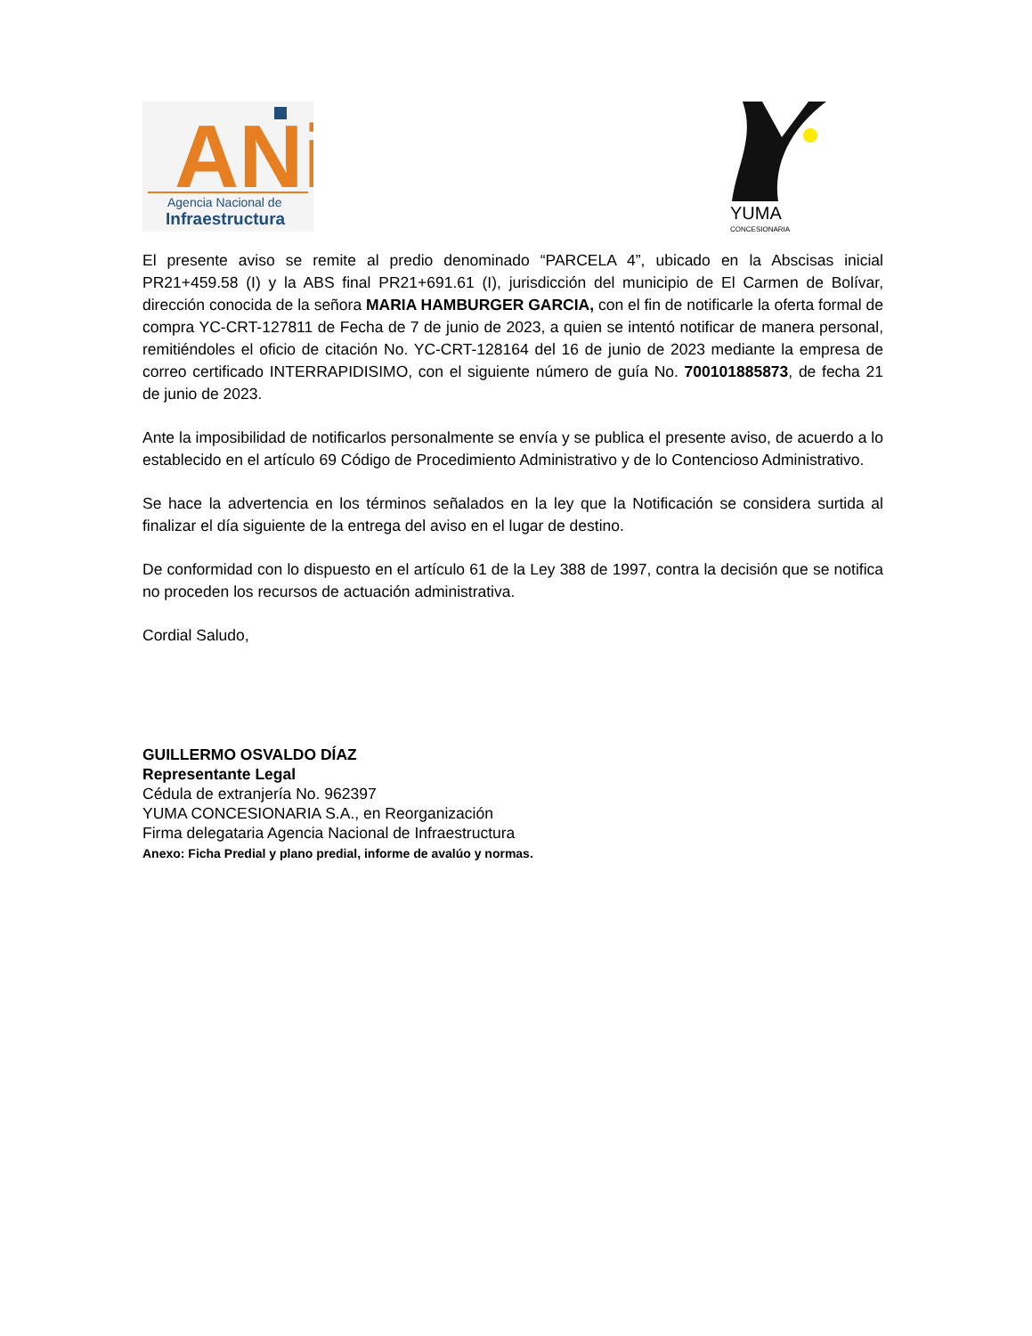ANi
Agencia Nacional de
Infraestructura
YUMA
CONCESIONARIA
El presente aviso se remite al predio denominado “PARCELA 4”, ubicado en la Abscisas inicial PR21+459.58 (I) y la ABS final PR21+691.61 (I), jurisdicción del municipio de El Carmen de Bolívar, dirección conocida de la señora MARIA HAMBURGER GARCIA, con el fin de notificarle la oferta formal de compra YC-CRT-127811 de Fecha de 7 de junio de 2023, a quien se intentó notificar de manera personal, remitiéndoles el oficio de citación No. YC-CRT-128164 del 16 de junio de 2023 mediante la empresa de correo certificado INTERRAPIDISIMO, con el siguiente número de guía No. 700101885873, de fecha 21 de junio de 2023.
Ante la imposibilidad de notificarlos personalmente se envía y se publica el presente aviso, de acuerdo a lo establecido en el artículo 69 Código de Procedimiento Administrativo y de lo Contencioso Administrativo.
Se hace la advertencia en los términos señalados en la ley que la Notificación se considera surtida al finalizar el día siguiente de la entrega del aviso en el lugar de destino.
De conformidad con lo dispuesto en el artículo 61 de la Ley 388 de 1997, contra la decisión que se notifica no proceden los recursos de actuación administrativa.
Cordial Saludo,
GUILLERMO OSVALDO DÍAZ
Representante Legal
Cédula de extranjería No. 962397
YUMA CONCESIONARIA S.A., en Reorganización
Firma delegataria Agencia Nacional de Infraestructura
Anexo: Ficha Predial y plano predial, informe de avalúo y normas.